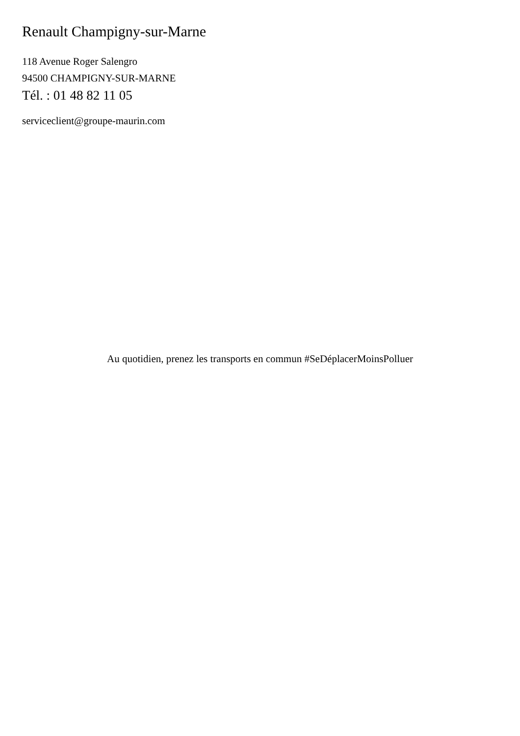Renault Champigny-sur-Marne
118 Avenue Roger Salengro
94500 CHAMPIGNY-SUR-MARNE
Tél. : 01 48 82 11 05
serviceclient@groupe-maurin.com
Au quotidien, prenez les transports en commun #SeDéplacerMoinsPolluer